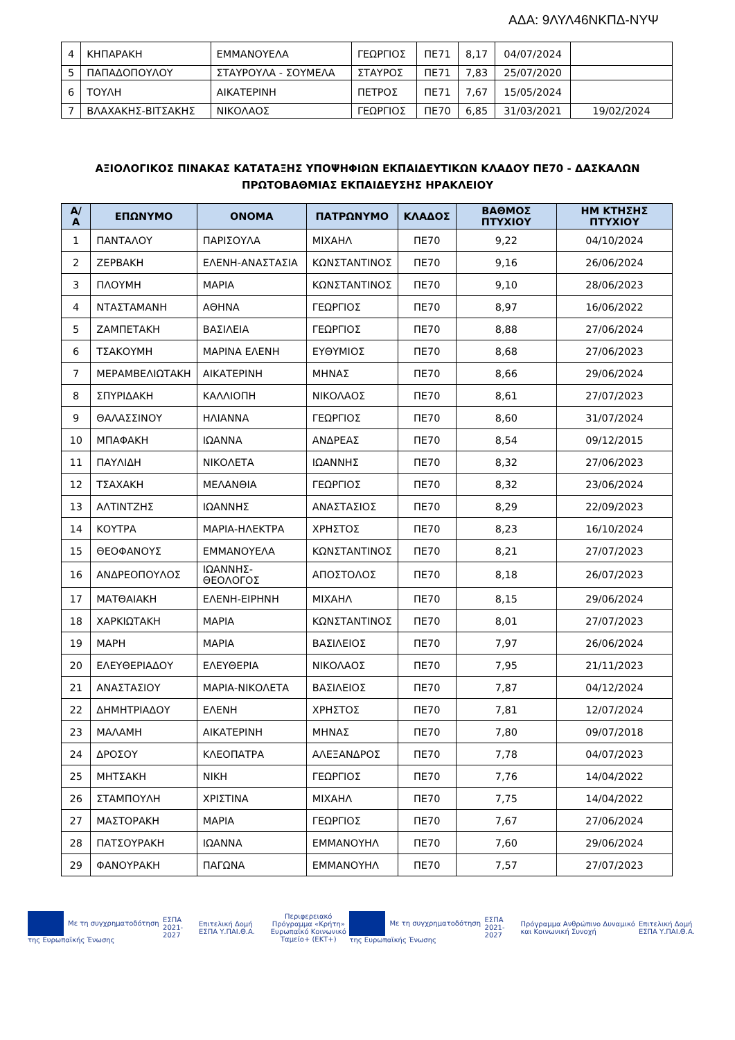ΑΔΑ: 9ΛΥΛ46ΝΚΠΔ-ΝΥΨ
| 4 | ΚΗΠΑΡΑΚΗ | ΕΜΜΑΝΟΥΕΛΑ | ΓΕΩΡΓΙΟΣ | ΠΕ71 | 8,17 | 04/07/2024 | |
| 5 | ΠΑΠΑΔΟΠΟΥΛΟΥ | ΣΤΑΥΡΟΥΛΑ - ΣΟΥΜΕΛΑ | ΣΤΑΥΡΟΣ | ΠΕ71 | 7,83 | 25/07/2020 | |
| 6 | ΤΟΥΛΗ | ΑΙΚΑΤΕΡΙΝΗ | ΠΕΤΡΟΣ | ΠΕ71 | 7,67 | 15/05/2024 | |
| 7 | ΒΛΑΧΑΚΗΣ-ΒΙΤΣΑΚΗΣ | ΝΙΚΟΛΑΟΣ | ΓΕΩΡΓΙΟΣ | ΠΕ70 | 6,85 | 31/03/2021 | 19/02/2024 |
ΑΞΙΟΛΟΓΙΚΟΣ ΠΙΝΑΚΑΣ ΚΑΤΑΤΑΞΗΣ ΥΠΟΨΗΦΙΩΝ ΕΚΠΑΙΔΕΥΤΙΚΩΝ ΚΛΑΔΟΥ ΠΕ70 - ΔΑΣΚΑΛΩΝ
ΠΡΩΤΟΒΑΘΜΙΑΣ ΕΚΠΑΙΔΕΥΣΗΣ ΗΡΑΚΛΕΙΟΥ
| Α/Α | ΕΠΩΝΥΜΟ | ΟΝΟΜΑ | ΠΑΤΡΩΝΥΜΟ | ΚΛΑΔΟΣ | ΒΑΘΜΟΣ ΠΤΥΧΙΟΥ | ΗΜ ΚΤΗΣΗΣ ΠΤΥΧΙΟΥ |
| --- | --- | --- | --- | --- | --- | --- |
| 1 | ΠΑΝΤΑΛΟΥ | ΠΑΡΙΣΟΥΛΑ | ΜΙΧΑΗΛ | ΠΕ70 | 9,22 | 04/10/2024 |
| 2 | ΖΕΡΒΑΚΗ | ΕΛΕΝΗ-ΑΝΑΣΤΑΣΙΑ | ΚΩΝΣΤΑΝΤΙΝΟΣ | ΠΕ70 | 9,16 | 26/06/2024 |
| 3 | ΠΛΟΥΜΗ | ΜΑΡΙΑ | ΚΩΝΣΤΑΝΤΙΝΟΣ | ΠΕ70 | 9,10 | 28/06/2023 |
| 4 | ΝΤΑΣΤΑΜΑΝΗ | ΑΘΗΝΑ | ΓΕΩΡΓΙΟΣ | ΠΕ70 | 8,97 | 16/06/2022 |
| 5 | ΖΑΜΠΕΤΑΚΗ | ΒΑΣΙΛΕΙΑ | ΓΕΩΡΓΙΟΣ | ΠΕ70 | 8,88 | 27/06/2024 |
| 6 | ΤΣΑΚΟΥΜΗ | ΜΑΡΙΝΑ ΕΛΕΝΗ | ΕΥΘΥΜΙΟΣ | ΠΕ70 | 8,68 | 27/06/2023 |
| 7 | ΜΕΡΑΜΒΕΛΙΩΤΑΚΗ | ΑΙΚΑΤΕΡΙΝΗ | ΜΗΝΑΣ | ΠΕ70 | 8,66 | 29/06/2024 |
| 8 | ΣΠΥΡΙΔΑΚΗ | ΚΑΛΛΙΟΠΗ | ΝΙΚΟΛΑΟΣ | ΠΕ70 | 8,61 | 27/07/2023 |
| 9 | ΘΑΛΑΣΣΙΝΟΥ | ΗΛΙΑΝΝΑ | ΓΕΩΡΓΙΟΣ | ΠΕ70 | 8,60 | 31/07/2024 |
| 10 | ΜΠΑΦΑΚΗ | ΙΩΑΝΝΑ | ΑΝΔΡΕΑΣ | ΠΕ70 | 8,54 | 09/12/2015 |
| 11 | ΠΑΥΛΙΔΗ | ΝΙΚΟΛΕΤΑ | ΙΩΑΝΝΗΣ | ΠΕ70 | 8,32 | 27/06/2023 |
| 12 | ΤΣΑΧΑΚΗ | ΜΕΛΑΝΘΙΑ | ΓΕΩΡΓΙΟΣ | ΠΕ70 | 8,32 | 23/06/2024 |
| 13 | ΑΛΤΙΝΤΖΗΣ | ΙΩΑΝΝΗΣ | ΑΝΑΣΤΑΣΙΟΣ | ΠΕ70 | 8,29 | 22/09/2023 |
| 14 | ΚΟΥΤΡΑ | ΜΑΡΙΑ-ΗΛΕΚΤΡΑ | ΧΡΗΣΤΟΣ | ΠΕ70 | 8,23 | 16/10/2024 |
| 15 | ΘΕΟΦΑΝΟΥΣ | ΕΜΜΑΝΟΥΕΛΑ | ΚΩΝΣΤΑΝΤΙΝΟΣ | ΠΕ70 | 8,21 | 27/07/2023 |
| 16 | ΑΝΔΡΕΟΠΟΥΛΟΣ | ΙΩΑΝΝΗΣ-ΘΕΟΛΟΓΟΣ | ΑΠΟΣΤΟΛΟΣ | ΠΕ70 | 8,18 | 26/07/2023 |
| 17 | ΜΑΤΘΑΙΑΚΗ | ΕΛΕΝΗ-ΕΙΡΗΝΗ | ΜΙΧΑΗΛ | ΠΕ70 | 8,15 | 29/06/2024 |
| 18 | ΧΑΡΚΙΩΤΑΚΗ | ΜΑΡΙΑ | ΚΩΝΣΤΑΝΤΙΝΟΣ | ΠΕ70 | 8,01 | 27/07/2023 |
| 19 | ΜΑΡΗ | ΜΑΡΙΑ | ΒΑΣΙΛΕΙΟΣ | ΠΕ70 | 7,97 | 26/06/2024 |
| 20 | ΕΛΕΥΘΕΡΙΑΔΟΥ | ΕΛΕΥΘΕΡΙΑ | ΝΙΚΟΛΑΟΣ | ΠΕ70 | 7,95 | 21/11/2023 |
| 21 | ΑΝΑΣΤΑΣΙΟΥ | ΜΑΡΙΑ-ΝΙΚΟΛΕΤΑ | ΒΑΣΙΛΕΙΟΣ | ΠΕ70 | 7,87 | 04/12/2024 |
| 22 | ΔΗΜΗΤΡΙΑΔΟΥ | ΕΛΕΝΗ | ΧΡΗΣΤΟΣ | ΠΕ70 | 7,81 | 12/07/2024 |
| 23 | ΜΑΛΑΜΗ | ΑΙΚΑΤΕΡΙΝΗ | ΜΗΝΑΣ | ΠΕ70 | 7,80 | 09/07/2018 |
| 24 | ΔΡΟΣΟΥ | ΚΛΕΟΠΑΤΡΑ | ΑΛΕΞΑΝΔΡΟΣ | ΠΕ70 | 7,78 | 04/07/2023 |
| 25 | ΜΗΤΣΑΚΗ | ΝΙΚΗ | ΓΕΩΡΓΙΟΣ | ΠΕ70 | 7,76 | 14/04/2022 |
| 26 | ΣΤΑΜΠΟΥΛΗ | ΧΡΙΣΤΙΝΑ | ΜΙΧΑΗΛ | ΠΕ70 | 7,75 | 14/04/2022 |
| 27 | ΜΑΣΤΟΡΑΚΗ | ΜΑΡΙΑ | ΓΕΩΡΓΙΟΣ | ΠΕ70 | 7,67 | 27/06/2024 |
| 28 | ΠΑΤΣΟΥΡΑΚΗ | ΙΩΑΝΝΑ | ΕΜΜΑΝΟΥΗΛ | ΠΕ70 | 7,60 | 29/06/2024 |
| 29 | ΦΑΝΟΥΡΑΚΗ | ΠΑΓΩΝΑ | ΕΜΜΑΝΟΥΗΛ | ΠΕ70 | 7,57 | 27/07/2023 |
Με τη συγχρηματοδότηση της Ευρωπαϊκής Ένωσης
ΕΣΠΑ 2021-2027 Επιτελική Δομή ΕΣΠΑ Υ.ΠΑΙ.Θ.Α.
Περιφερειακό Πρόγραμμα «Κρήτη»
Ευρωπαϊκό Κοινωνικό Ταμείο+ (ΕΚΤ+)
Με τη συγχρηματοδότηση της Ευρωπαϊκής Ένωσης
ΕΣΠΑ 2021-2027
Πρόγραμμα Ανθρώπινο Δυναμικό και Κοινωνική Συνοχή
Επιτελική Δομή ΕΣΠΑ Υ.ΠΑΙ.Θ.Α.